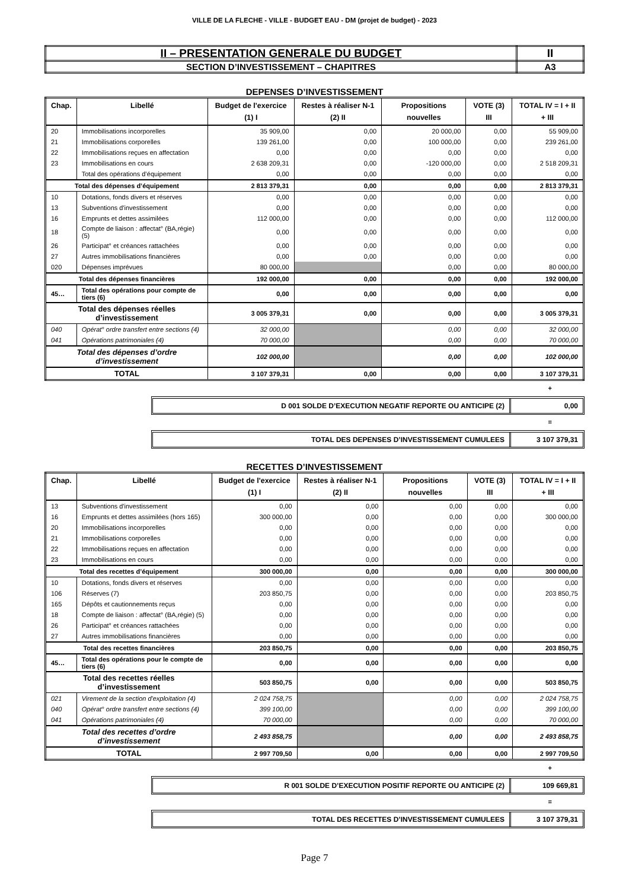VILLE DE LA FLECHE - VILLE - BUDGET EAU - DM (projet de budget) - 2023
| II – PRESENTATION GENERALE DU BUDGET | II |
| SECTION D’INVESTISSEMENT – CHAPITRES | A3 |
DEPENSES D’INVESTISSEMENT
| Chap. | Libellé | Budget de l'exercice (1) I | Restes à réaliser N-1 (2) II | Propositions nouvelles | VOTE (3) III | TOTAL IV = I + II + III |
| --- | --- | --- | --- | --- | --- | --- |
| 20 | Immobilisations incorporelles | 35 909,00 | 0,00 | 20 000,00 | 0,00 | 55 909,00 |
| 21 | Immobilisations corporelles | 139 261,00 | 0,00 | 100 000,00 | 0,00 | 239 261,00 |
| 22 | Immobilisations reçues en affectation | 0,00 | 0,00 | 0,00 | 0,00 | 0,00 |
| 23 | Immobilisations en cours | 2 638 209,31 | 0,00 | -120 000,00 | 0,00 | 2 518 209,31 |
| | Total des opérations d’équipement | 0,00 | 0,00 | 0,00 | 0,00 | 0,00 |
| Total des dépenses d’équipement | | 2 813 379,31 | 0,00 | 0,00 | 0,00 | 2 813 379,31 |
| 10 | Dotations, fonds divers et réserves | 0,00 | 0,00 | 0,00 | 0,00 | 0,00 |
| 13 | Subventions d'investissement | 0,00 | 0,00 | 0,00 | 0,00 | 0,00 |
| 16 | Emprunts et dettes assimilées | 112 000,00 | 0,00 | 0,00 | 0,00 | 112 000,00 |
| 18 | Compte de liaison : affectat° (BA,régie) (5) | 0,00 | 0,00 | 0,00 | 0,00 | 0,00 |
| 26 | Participat° et créances rattachées | 0,00 | 0,00 | 0,00 | 0,00 | 0,00 |
| 27 | Autres immobilisations financières | 0,00 | 0,00 | 0,00 | 0,00 | 0,00 |
| 020 | Dépenses imprévues | 80 000,00 | | 0,00 | 0,00 | 80 000,00 |
| Total des dépenses financières | | 192 000,00 | 0,00 | 0,00 | 0,00 | 192 000,00 |
| 45… | Total des opérations pour compte de tiers (6) | 0,00 | 0,00 | 0,00 | 0,00 | 0,00 |
| Total des dépenses réelles d’investissement | | 3 005 379,31 | 0,00 | 0,00 | 0,00 | 3 005 379,31 |
| 040 | Opérat° ordre transfert entre sections (4) | 32 000,00 | | 0,00 | 0,00 | 32 000,00 |
| 041 | Opérations patrimoniales (4) | 70 000,00 | | 0,00 | 0,00 | 70 000,00 |
| Total des dépenses d’ordre d’investissement | | 102 000,00 | | 0,00 | 0,00 | 102 000,00 |
| TOTAL | | 3 107 379,31 | 0,00 | 0,00 | 0,00 | 3 107 379,31 |
+
D 001 SOLDE D’EXECUTION NEGATIF REPORTE OU ANTICIPE (2)
0,00
=
TOTAL DES DEPENSES D’INVESTISSEMENT CUMULEES
3 107 379,31
RECETTES D’INVESTISSEMENT
| Chap. | Libellé | Budget de l'exercice (1) I | Restes à réaliser N-1 (2) II | Propositions nouvelles | VOTE (3) III | TOTAL IV = I + II + III |
| --- | --- | --- | --- | --- | --- | --- |
| 13 | Subventions d'investissement | 0,00 | 0,00 | 0,00 | 0,00 | 0,00 |
| 16 | Emprunts et dettes assimilées (hors 165) | 300 000,00 | 0,00 | 0,00 | 0,00 | 300 000,00 |
| 20 | Immobilisations incorporelles | 0,00 | 0,00 | 0,00 | 0,00 | 0,00 |
| 21 | Immobilisations corporelles | 0,00 | 0,00 | 0,00 | 0,00 | 0,00 |
| 22 | Immobilisations reçues en affectation | 0,00 | 0,00 | 0,00 | 0,00 | 0,00 |
| 23 | Immobilisations en cours | 0,00 | 0,00 | 0,00 | 0,00 | 0,00 |
| Total des recettes d’équipement | | 300 000,00 | 0,00 | 0,00 | 0,00 | 300 000,00 |
| 10 | Dotations, fonds divers et réserves | 0,00 | 0,00 | 0,00 | 0,00 | 0,00 |
| 106 | Réserves (7) | 203 850,75 | 0,00 | 0,00 | 0,00 | 203 850,75 |
| 165 | Dépôts et cautionnements reçus | 0,00 | 0,00 | 0,00 | 0,00 | 0,00 |
| 18 | Compte de liaison : affectat° (BA,régie) (5) | 0,00 | 0,00 | 0,00 | 0,00 | 0,00 |
| 26 | Participat° et créances rattachées | 0,00 | 0,00 | 0,00 | 0,00 | 0,00 |
| 27 | Autres immobilisations financières | 0,00 | 0,00 | 0,00 | 0,00 | 0,00 |
| Total des recettes financières | | 203 850,75 | 0,00 | 0,00 | 0,00 | 203 850,75 |
| 45… | Total des opérations pour le compte de tiers (6) | 0,00 | 0,00 | 0,00 | 0,00 | 0,00 |
| Total des recettes réelles d’investissement | | 503 850,75 | 0,00 | 0,00 | 0,00 | 503 850,75 |
| 021 | Virement de la section d'exploitation (4) | 2 024 758,75 | | 0,00 | 0,00 | 2 024 758,75 |
| 040 | Opérat° ordre transfert entre sections (4) | 399 100,00 | | 0,00 | 0,00 | 399 100,00 |
| 041 | Opérations patrimoniales (4) | 70 000,00 | | 0,00 | 0,00 | 70 000,00 |
| Total des recettes d’ordre d’investissement | | 2 493 858,75 | | 0,00 | 0,00 | 2 493 858,75 |
| TOTAL | | 2 997 709,50 | 0,00 | 0,00 | 0,00 | 2 997 709,50 |
+
R 001 SOLDE D’EXECUTION POSITIF REPORTE OU ANTICIPE (2)
109 669,81
=
TOTAL DES RECETTES D’INVESTISSEMENT CUMULEES
3 107 379,31
Page 7